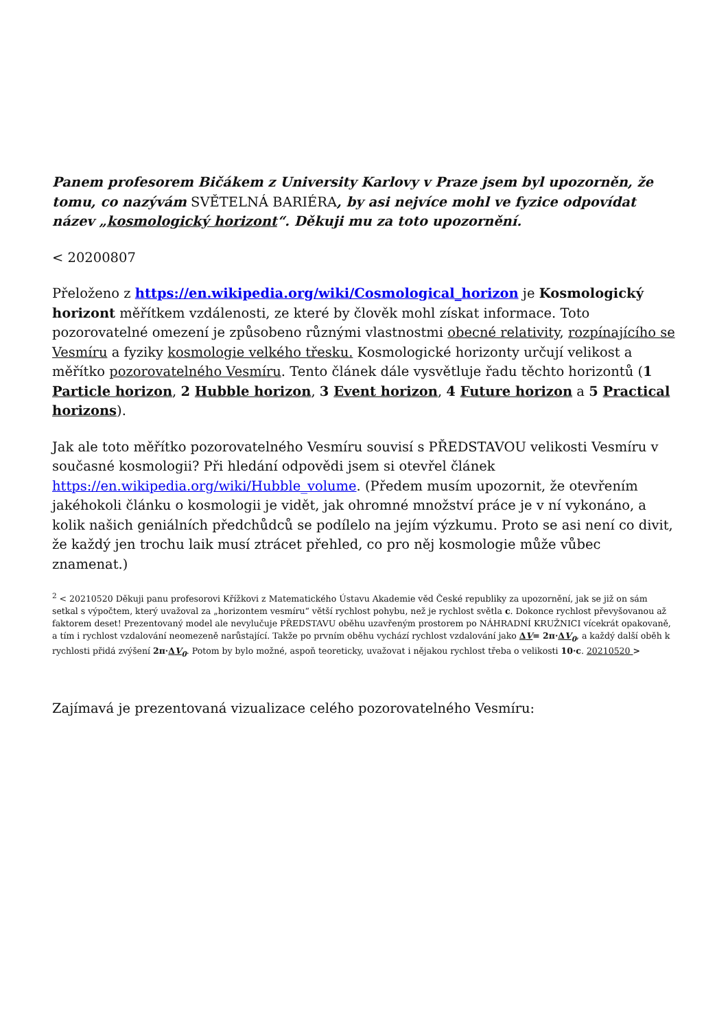Panem profesorem Bičákem z University Karlovy v Praze jsem byl upozorněn, že tomu, co nazývám SVĚTELNÁ BARIÉRA, by asi nejvíce mohl ve fyzice odpovídat název „kosmologický horizont“. Děkuji mu za toto upozornění.
< 20200807
Přeloženo z https://en.wikipedia.org/wiki/Cosmological_horizon je Kosmologický horizont měřítkem vzdálenosti, ze které by člověk mohl získat informace. Toto pozorovatelné omezení je způsobeno různými vlastnostmi obecné relativity, rozpínajícího se Vesmíru a fyziky kosmologie velkého třesku. Kosmologické horizonty určují velikost a měřítko pozorovatelného Vesmíru. Tento článek dále vysvětluje řadu těchto horizontů (1 Particle horizon, 2 Hubble horizon, 3 Event horizon, 4 Future horizon a 5 Practical horizons).
Jak ale toto měřítko pozorovatelného Vesmíru souvisí s PŘEDSTAVOU velikosti Vesmíru v současné kosmologii? Při hledání odpovědi jsem si otevřel článek https://en.wikipedia.org/wiki/Hubble_volume. (Předem musím upozornit, že otevřením jakéhokoli článku o kosmologii je vidět, jak ohromné množství práce je v ní vykonáno, a kolik našich geniálních předchůdců se podílelo na jejím výzkumu. Proto se asi není co divit, že každý jen trochu laik musí ztrácet přehled, co pro něj kosmologie může vůbec znamenat.)
<sup>2</sup> < 20210520 Děkuji panu profesorovi Křížkovi z Matematického Ústavu Akademie věd České republiky za upozornění, jak se již on sám setkal s výpočtem, který uvažoval za „horizontem vesmíru“ větší rychlost pohybu, než je rychlost světla c. Dokonce rychlost převyšovanou až faktorem deset! Prezentovaný model ale nevylučuje PŘEDSTAVU oběhu uzavřeným prostorem po NÁHRADNÍ KRUŽNICI vícekrát opakovaně, a tím i rychlost vzdalování neomezeně narůstající. Takže po prvním oběhu vychází rychlost vzdalování jako ΔV= 2π·ΔV<sub>0</sub>, a každý další oběh k rychlosti přidá zvýšení 2π·ΔV<sub>0</sub>. Potom by bylo možné, aspoň teoreticky, uvažovat i nějakou rychlost třeba o velikosti 10·c. 20210520 >
Zajímavá je prezentovaná vizualizace celého pozorovatelného Vesmíru: